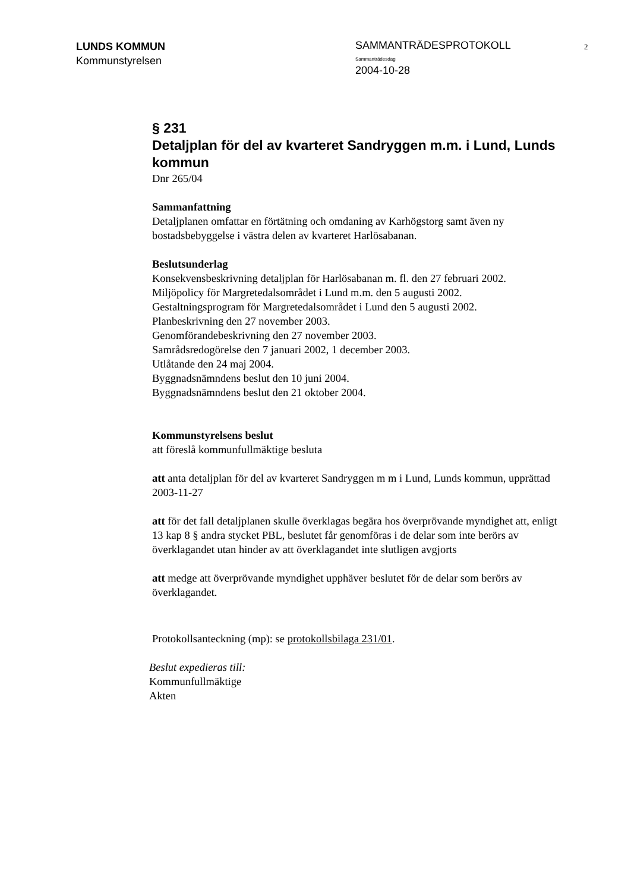LUNDS KOMMUN
Kommunstyrelsen
SAMMANTRÄDESPROTOKOLL
Sammanträdesdag
2004-10-28
2
§ 231
Detaljplan för del av kvarteret Sandryggen m.m. i Lund, Lunds kommun
Dnr 265/04
Sammanfattning
Detaljplanen omfattar en förtätning och omdaning av Karhögstorg samt även ny bostadsbebyggelse i västra delen av kvarteret Harlösabanan.
Beslutsunderlag
Konsekvensbeskrivning detaljplan för Harlösabanan m. fl. den 27 februari 2002.
Miljöpolicy för Margretedalsområdet i Lund m.m. den 5 augusti 2002.
Gestaltningsprogram för Margretedalsområdet i Lund den 5 augusti 2002.
Planbeskrivning den 27 november 2003.
Genomförandebeskrivning den 27 november 2003.
Samrådsredogörelse den 7 januari 2002, 1 december 2003.
Utlåtande den 24 maj 2004.
Byggnadsnämndens beslut den 10 juni 2004.
Byggnadsnämndens beslut den 21 oktober 2004.
Kommunstyrelsens beslut
att föreslå kommunfullmäktige besluta
att anta detaljplan för del av kvarteret Sandryggen m m i Lund, Lunds kommun, upprättad 2003-11-27
att för det fall detaljplanen skulle överklagas begära hos överprövande myndighet att, enligt 13 kap 8 § andra stycket PBL, beslutet får genomföras i de delar som inte berörs av överklagandet utan hinder av att överklagandet inte slutligen avgjorts
att medge att överprövande myndighet upphäver beslutet för de delar som berörs av överklagandet.
Protokollsanteckning (mp): se protokollsbilaga 231/01.
Beslut expedieras till:
Kommunfullmäktige
Akten